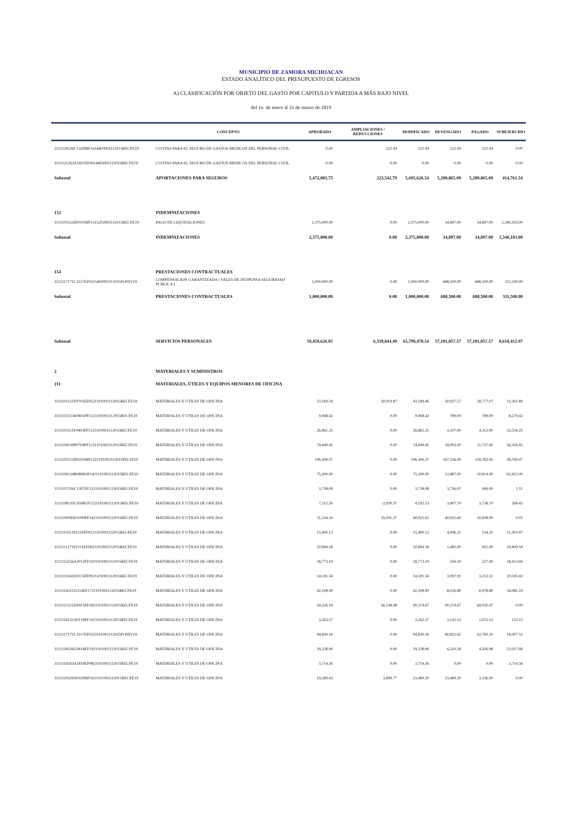MUNICIPIO DE ZAMORA MICHOACAN
ESTADO ANALÍTICO DEL PRESUPUESTO DE EGRESOS
A) CLASIFICACIÓN POR OBJETO DEL GASTO POR CAPITULO Y PARTIDA A MÁS BAJO NIVEL
del 1o. de enero al 31 de marzo de 2019
| | CONCEPTO | APROBADO | AMPLIACIONES / REDUCCIONES | MODIFICADO | DEVENGADO | PAGADO | SUBEJERCIDO |
| --- | --- | --- | --- | --- | --- | --- | --- |
| 3111120226C1320MF1614403002111015RECFE19 | CUOTAS PARA EL SEGURO DE GASTOS MEDICOS DEL PERSONAL CIVIL | 0.00 | 322.94 | 322.94 | 322.94 | 322.94 | 0.00 |
| 3111121263A1821EF0614403002111015RECFE19 | CUOTAS PARA EL SEGURO DE GASTOS MEDICOS DEL PERSONAL CIVIL | 0.00 | 0.00 | 0.00 | 0.00 | 0.00 | 0.00 |
| Subtotal | APORTACIONES PARA SEGUROS | 5,472,083.75 | 223,542.79 | 5,695,626.54 | 5,280,865.00 | 5,280,865.00 | 414,761.54 |
| 152 | INDEMNIZACIONES | | | | | | |
| 3111105152H0105MF1315202002111015RECFE19 | PAGO DE LIQUIDACIONES | 2,375,000.00 | 0.00 | 2,375,000.00 | 34,897.00 | 34,897.00 | 2,340,103.00 |
| Subtotal | INDEMNIZACIONES | 2,375,000.00 | 0.00 | 2,375,000.00 | 34,897.00 | 34,897.00 | 2,340,103.00 |
| 154 | PRESTACIONES CONTRACTUALES | | | | | | |
| 3111117171C1117EF0215402002111025FONIV19 | COMPENSACION GARANTIZADA ( VALES DE DESPENSA SEGURIDAD PUBLICA ) | 1,000,000.00 | 0.00 | 1,000,000.00 | 688,500.00 | 688,500.00 | 311,500.00 |
| Subtotal | PRESTACIONES CONTRACTUALES | 1,000,000.00 | 0.00 | 1,000,000.00 | 688,500.00 | 688,500.00 | 311,500.00 |
| Subtotal | SERVICIOS PERSONALES | 59,459,626.05 | 6,339,844.49 | 65,799,470.54 | 57,181,057.57 | 57,181,057.57 | 8,618,412.97 |
| 2 | MATERIALES Y SUMINISTROS | | | | | | |
| 211 | MATERIALES, ÚTILES Y EQUIPOS MENORES DE OFICINA | | | | | | |
| 3111101131F0701EF0521101002112015RECFE19 | MATERIALES Y UTILES DE OFICINA | 23,169.59 | 20,019.87 | 43,189.46 | 30,927.57 | 28,777.07 | 12,261.89 |
| 3111102133R0602PF1121101002112015RECFE19 | MATERIALES Y UTILES DE OFICINA | 9,068.42 | 0.00 | 9,068.42 | 789.00 | 789.00 | 8,279.42 |
| 3111103111F0403PF1521101002112015RECFE19 | MATERIALES Y UTILES DE OFICINA | 26,861.25 | 0.00 | 26,861.25 | 4,307.00 | 4,112.00 | 22,554.25 |
| 3111104139P0704PF1221101002112015RECFE19 | MATERIALES Y UTILES DE OFICINA | 74,449.45 | 0.00 | 74,449.45 | 18,093.00 | 11,737.60 | 56,356.45 |
| 3111105152H0105MF1321101002112011RECFI19 | MATERIALES Y UTILES DE OFICINA | 196,306.37 | 0.00 | 196,306.37 | 167,536.90 | 118,783.95 | 28,769.47 |
| 3111106134R0806OF1421101002112015RECFE19 | MATERIALES Y UTILES DE OFICINA | 75,300.00 | 0.00 | 75,300.00 | 12,887.00 | 10,814.00 | 62,413.00 |
| 3111107226C1307EF1221101002112015RECFE19 | MATERIALES Y UTILES DE OFICINA | 3,738.08 | 0.00 | 3,738.08 | 3,736.97 | 949.00 | 1.11 |
| 3111108135C0508GF1521101002112015RECFE19 | MATERIALES Y UTILES DE OFICINA | 7,112.50 | -2,920.37 | 4,192.13 | 3,907.70 | 3,738.70 | 284.43 |
| 3111109183D1009FF1421101002112015RECFE19 | MATERIALES Y UTILES DE OFICINA | 11,334.34 | 29,591.27 | 40,925.61 | 40,925.60 | 10,838.00 | 0.01 |
| 3111110311P2110FF0121101002112015RECFE19 | MATERIALES Y UTILES DE OFICINA | 15,400.12 | 0.00 | 15,400.12 | 4,096.25 | 534.25 | 11,303.87 |
| 3111111271P2111EF0621101002112015RECFE19 | MATERIALES Y UTILES DE OFICINA | 20,894.18 | 0.00 | 20,894.18 | 1,485.00 | 925.00 | 19,409.18 |
| 3111112256A2012FF1021101002112015RECFE19 | MATERIALES Y UTILES DE OFICINA | 18,773.19 | 0.00 | 18,773.19 | 359.50 | 237.00 | 18,413.69 |
| 3111113241E0113FF0921101002112015RECFE19 | MATERIALES Y UTILES DE OFICINA | 14,591.34 | 0.00 | 14,591.34 | 3,997.91 | 3,213.51 | 10,593.43 |
| 3111114221I1214EF1721101002112015RECFE19 | MATERIALES Y UTILES DE OFICINA | 42,108.99 | 0.00 | 42,108.99 | 8,026.80 | 6,978.80 | 34,082.19 |
| 3111115221D0415PF1821101002112015RECFE19 | MATERIALES Y UTILES DE OFICINA | 34,226.19 | 56,148.48 | 90,374.67 | 90,374.67 | 69,030.47 | 0.00 |
| 3111116132A0116PF1021101002112015RECFE19 | MATERIALES Y UTILES DE OFICINA | 3,263.27 | 0.00 | 3,263.27 | 3,141.12 | 1,672.12 | 122.15 |
| 3111117171C1117EF0221101002112025FONIV19 | MATERIALES Y UTILES DE OFICINA | 94,830.16 | 0.00 | 94,830.16 | 80,822.65 | 62,783.10 | 14,007.51 |
| 3111118226G0618EF1921101002112015RECFE19 | MATERIALES Y UTILES DE OFICINA | 29,228.06 | 0.00 | 29,228.06 | 6,310.38 | 4,506.98 | 22,917.68 |
| 3111119263A1819EF0821101002112015RECFE19 | MATERIALES Y UTILES DE OFICINA | 3,714.56 | 0.00 | 3,714.56 | 0.00 | 0.00 | 3,714.56 |
| 3111120226S0320MF1621101002112015RECFE19 | MATERIALES Y UTILES DE OFICINA | 19,589.43 | 3,899.77 | 23,489.20 | 23,489.20 | 3,336.00 | 0.00 |